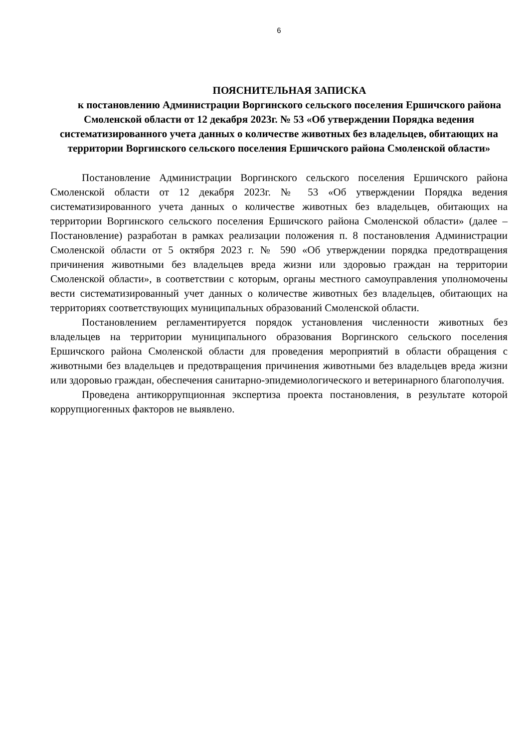6
ПОЯСНИТЕЛЬНАЯ ЗАПИСКА
к постановлению Администрации Воргинского сельского поселения Ершичского района Смоленской области от 12 декабря 2023г. № 53 «Об утверждении Порядка ведения систематизированного учета данных о количестве животных без владельцев, обитающих на территории Воргинского сельского поселения Ершичского района Смоленской области»
Постановление Администрации Воргинского сельского поселения Ершичского района Смоленской области от 12 декабря 2023г. № 53 «Об утверждении Порядка ведения систематизированного учета данных о количестве животных без владельцев, обитающих на территории Воргинского сельского поселения Ершичского района Смоленской области» (далее – Постановление) разработан в рамках реализации положения п. 8 постановления Администрации Смоленской области от 5 октября 2023 г. № 590 «Об утверждении порядка предотвращения причинения животными без владельцев вреда жизни или здоровью граждан на территории Смоленской области», в соответствии с которым, органы местного самоуправления уполномочены вести систематизированный учет данных о количестве животных без владельцев, обитающих на территориях соответствующих муниципальных образований Смоленской области.
Постановлением регламентируется порядок установления численности животных без владельцев на территории муниципального образования Воргинского сельского поселения Ершичского района Смоленской области для проведения мероприятий в области обращения с животными без владельцев и предотвращения причинения животными без владельцев вреда жизни или здоровью граждан, обеспечения санитарно-эпидемиологического и ветеринарного благополучия.
Проведена антикоррупционная экспертиза проекта постановления, в результате которой коррупциогенных факторов не выявлено.